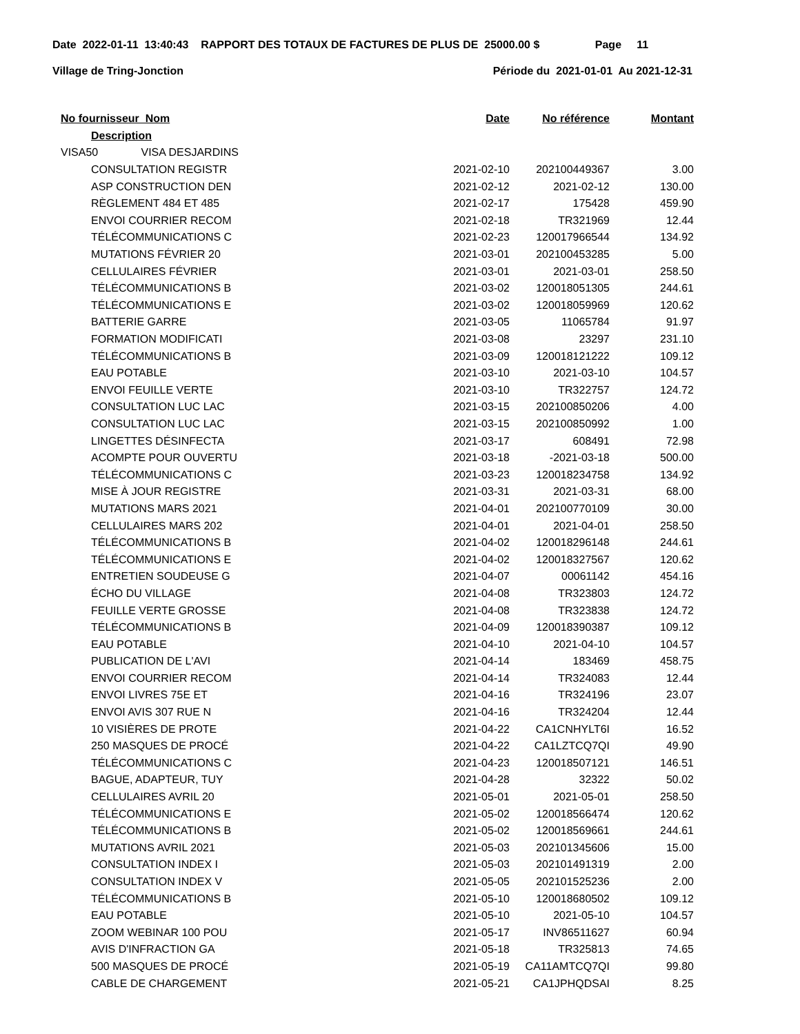Date 2022-01-11 13:40:43 RAPPORT DES TOTAUX DE FACTURES DE PLUS DE 25000.00 $ Page 11
Village de Tring-Jonction Période du 2021-01-01 Au 2021-12-31
| No fournisseur Nom | Date | No référence | Montant |
| --- | --- | --- | --- |
| Description | | | |
| VISA50 VISA DESJARDINS | | | |
| CONSULTATION REGISTR | 2021-02-10 | 202100449367 | 3.00 |
| ASP CONSTRUCTION DEN | 2021-02-12 | 2021-02-12 | 130.00 |
| RÈGLEMENT 484 ET 485 | 2021-02-17 | 175428 | 459.90 |
| ENVOI COURRIER RECOM | 2021-02-18 | TR321969 | 12.44 |
| TÉLÉCOMMUNICATIONS C | 2021-02-23 | 120017966544 | 134.92 |
| MUTATIONS FÉVRIER 20 | 2021-03-01 | 202100453285 | 5.00 |
| CELLULAIRES FÉVRIER | 2021-03-01 | 2021-03-01 | 258.50 |
| TÉLÉCOMMUNICATIONS B | 2021-03-02 | 120018051305 | 244.61 |
| TÉLÉCOMMUNICATIONS E | 2021-03-02 | 120018059969 | 120.62 |
| BATTERIE GARRE | 2021-03-05 | 11065784 | 91.97 |
| FORMATION MODIFICATI | 2021-03-08 | 23297 | 231.10 |
| TÉLÉCOMMUNICATIONS B | 2021-03-09 | 120018121222 | 109.12 |
| EAU POTABLE | 2021-03-10 | 2021-03-10 | 104.57 |
| ENVOI FEUILLE VERTE | 2021-03-10 | TR322757 | 124.72 |
| CONSULTATION LUC LAC | 2021-03-15 | 202100850206 | 4.00 |
| CONSULTATION LUC LAC | 2021-03-15 | 202100850992 | 1.00 |
| LINGETTES DÉSINFECTA | 2021-03-17 | 608491 | 72.98 |
| ACOMPTE POUR OUVERTU | 2021-03-18 | -2021-03-18 | 500.00 |
| TÉLÉCOMMUNICATIONS C | 2021-03-23 | 120018234758 | 134.92 |
| MISE À JOUR REGISTRE | 2021-03-31 | 2021-03-31 | 68.00 |
| MUTATIONS MARS 2021 | 2021-04-01 | 202100770109 | 30.00 |
| CELLULAIRES MARS 202 | 2021-04-01 | 2021-04-01 | 258.50 |
| TÉLÉCOMMUNICATIONS B | 2021-04-02 | 120018296148 | 244.61 |
| TÉLÉCOMMUNICATIONS E | 2021-04-02 | 120018327567 | 120.62 |
| ENTRETIEN SOUDEUSE G | 2021-04-07 | 00061142 | 454.16 |
| ÉCHO DU VILLAGE | 2021-04-08 | TR323803 | 124.72 |
| FEUILLE VERTE GROSSE | 2021-04-08 | TR323838 | 124.72 |
| TÉLÉCOMMUNICATIONS B | 2021-04-09 | 120018390387 | 109.12 |
| EAU POTABLE | 2021-04-10 | 2021-04-10 | 104.57 |
| PUBLICATION DE L'AVI | 2021-04-14 | 183469 | 458.75 |
| ENVOI COURRIER RECOM | 2021-04-14 | TR324083 | 12.44 |
| ENVOI LIVRES 75E ET | 2021-04-16 | TR324196 | 23.07 |
| ENVOI AVIS 307 RUE N | 2021-04-16 | TR324204 | 12.44 |
| 10 VISIÈRES DE PROTE | 2021-04-22 | CA1CNHYLT6I | 16.52 |
| 250 MASQUES DE PROCÉ | 2021-04-22 | CA1LZTCQ7QI | 49.90 |
| TÉLÉCOMMUNICATIONS C | 2021-04-23 | 120018507121 | 146.51 |
| BAGUE, ADAPTEUR, TUY | 2021-04-28 | 32322 | 50.02 |
| CELLULAIRES AVRIL 20 | 2021-05-01 | 2021-05-01 | 258.50 |
| TÉLÉCOMMUNICATIONS E | 2021-05-02 | 120018566474 | 120.62 |
| TÉLÉCOMMUNICATIONS B | 2021-05-02 | 120018569661 | 244.61 |
| MUTATIONS AVRIL 2021 | 2021-05-03 | 202101345606 | 15.00 |
| CONSULTATION INDEX I | 2021-05-03 | 202101491319 | 2.00 |
| CONSULTATION INDEX V | 2021-05-05 | 202101525236 | 2.00 |
| TÉLÉCOMMUNICATIONS B | 2021-05-10 | 120018680502 | 109.12 |
| EAU POTABLE | 2021-05-10 | 2021-05-10 | 104.57 |
| ZOOM WEBINAR 100 POU | 2021-05-17 | INV86511627 | 60.94 |
| AVIS D'INFRACTION GA | 2021-05-18 | TR325813 | 74.65 |
| 500 MASQUES DE PROCÉ | 2021-05-19 | CA11AMTCQ7QI | 99.80 |
| CABLE DE CHARGEMENT | 2021-05-21 | CA1JPHQDSAI | 8.25 |